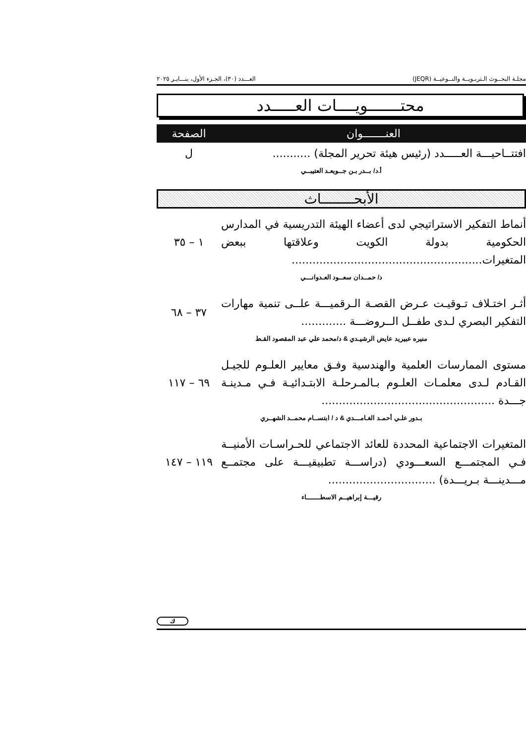مجلـة البحــوث الـتربـويــة والنــوعيــة (JEQR) العـــدد (٣٠)، الجـزء الأول، ينـــايـر ٢٠٢٥
محتـــــــويــــات العـــــدد
| العنـــــــوان | الصفحة |
| --- | --- |
| افتتــاحيـــة العـــــدد (رئيس هيئة تحرير المجلة) ........... | ل |
| أ.د/ بــدر بـن جــويعـد العتيبــي | |
الأبحــــــــاث
| أنماط التفكير الاستراتيجي لدى أعضاء الهيئة التدريسية في المدارس الحكومية بدولة الكويت وعلاقتها ببعض المتغيرات....................................................... | ١ – ٣٥ |
| د/ حمــدان سعــود العـدوانـــي | |
| أثـر اختـلاف تـوقيـت عـرض القصـة الـرقميـــة علــى تنمية مهارات التفكير البصري لـدى طفــل الــروضـــة ............. | ٣٧ – ٦٨ |
| منيره عبيريد عايض الرشيـدي & د/محمد علي عبد المقصود القـط | |
| مستوى الممارسات العلمية والهندسية وفـق معايير العلـوم للجيـل القـادم لـدى معلمـات العلـوم بـالمـرحلـة الابتـدائيـة فـي مـدينـة جـــدة .................................................. | ٦٩ – ١١٧ |
| بـدور علـي أحمـد الغـامـــدي & د / ابتســام محمــد الشهــري | |
| المتغيرات الاجتماعية المحددة للعائد الاجتماعي للحـراسـات الأمنيــة فـي المجتمـــع السعـــودي (دراســـة تطبيقيـــة على مجتمــع مـــدينـــة بـريـــدة) ............................... | ١١٩ – ١٤٧ |
| رقيـــة إبراهيــم الاسطـــــــاء | |
ك